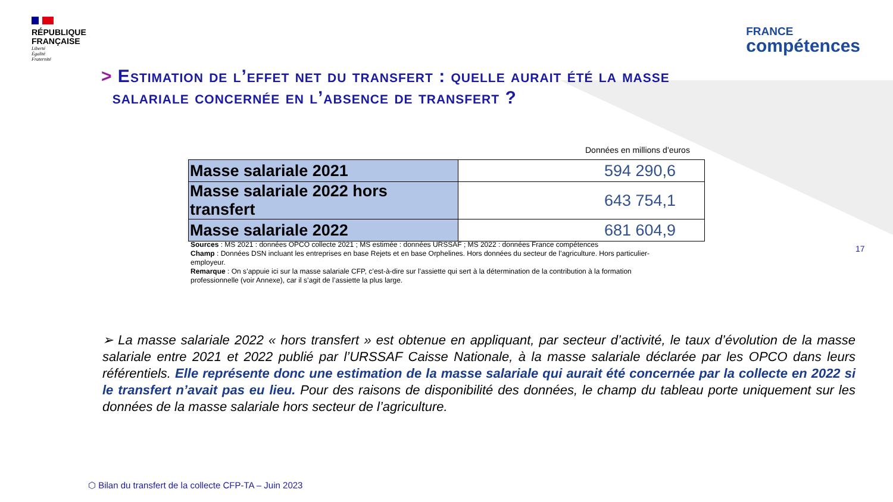RÉPUBLIQUE
FRANÇAISE
Liberté
Égalité
Fraternité
FRANCE
compétences
> Estimation de l’effet net du transfert : quelle aurait été la masse
salariale concernée en l’absence de transfert ?
Données en millions d’euros
| Masse salariale 2021 | 594 290,6 |
| Masse salariale 2022 hors transfert | 643 754,1 |
| Masse salariale 2022 | 681 604,9 |
Sources : MS 2021 : données OPCO collecte 2021 ; MS estimée : données URSSAF ; MS 2022 : données France compétences
Champ : Données DSN incluant les entreprises en base Rejets et en base Orphelines. Hors données du secteur de l’agriculture. Hors particulier-employeur.
Remarque : On s’appuie ici sur la masse salariale CFP, c’est-à-dire sur l’assiette qui sert à la détermination de la contribution à la formation professionnelle (voir Annexe), car il s’agit de l’assiette la plus large.
17
➢ La masse salariale 2022 « hors transfert » est obtenue en appliquant, par secteur d’activité, le taux d’évolution de la masse salariale entre 2021 et 2022 publié par l’URSSAF Caisse Nationale, à la masse salariale déclarée par les OPCO dans leurs référentiels. Elle représente donc une estimation de la masse salariale qui aurait été concernée par la collecte en 2022 si le transfert n’avait pas eu lieu. Pour des raisons de disponibilité des données, le champ du tableau porte uniquement sur les données de la masse salariale hors secteur de l’agriculture.
⬡ Bilan du transfert de la collecte CFP-TA – Juin 2023